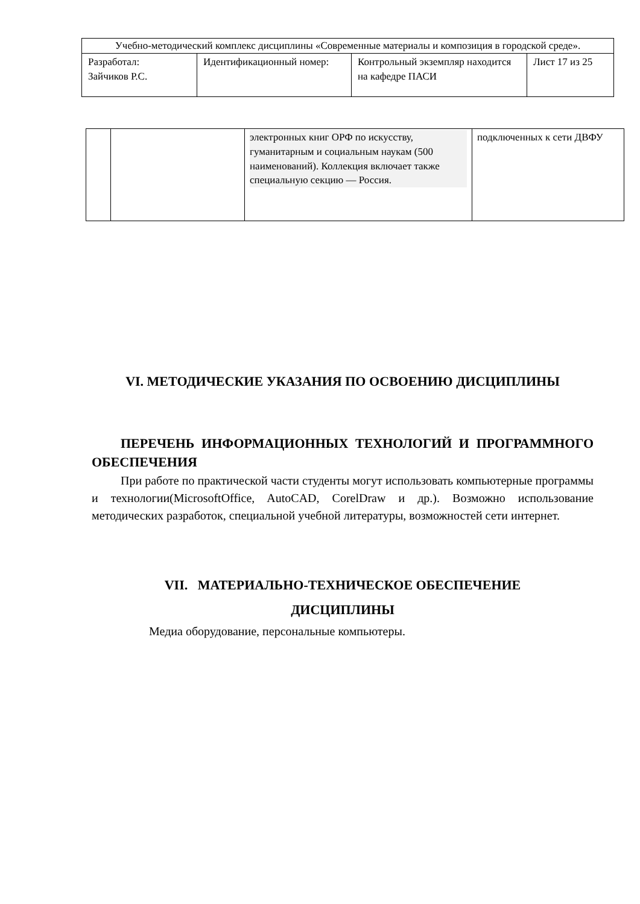| Учебно-методический комплекс дисциплины «Современные материалы и композиция в городской среде». | | | |
| Разработал: Зайчиков Р.С. | Идентификационный номер: | Контрольный экземпляр находится на кафедре ПАСИ | Лист 17 из 25 |
| | | электронных книг ОРФ по искусству, гуманитарным и социальным наукам (500 наименований). Коллекция включает также специальную секцию — Россия. | подключенных к сети ДВФУ |
VI. МЕТОДИЧЕСКИЕ УКАЗАНИЯ ПО ОСВОЕНИЮ ДИСЦИПЛИНЫ
ПЕРЕЧЕНЬ ИНФОРМАЦИОННЫХ ТЕХНОЛОГИЙ И ПРОГРАММНОГО ОБЕСПЕЧЕНИЯ
При работе по практической части студенты могут использовать компьютерные программы и технологии(MicrosoftOffice, AutoCAD, CorelDraw и др.). Возможно использование методических разработок, специальной учебной литературы, возможностей сети интернет.
VII. МАТЕРИАЛЬНО-ТЕХНИЧЕСКОЕ ОБЕСПЕЧЕНИЕ
ДИСЦИПЛИНЫ
Медиа оборудование, персональные компьютеры.